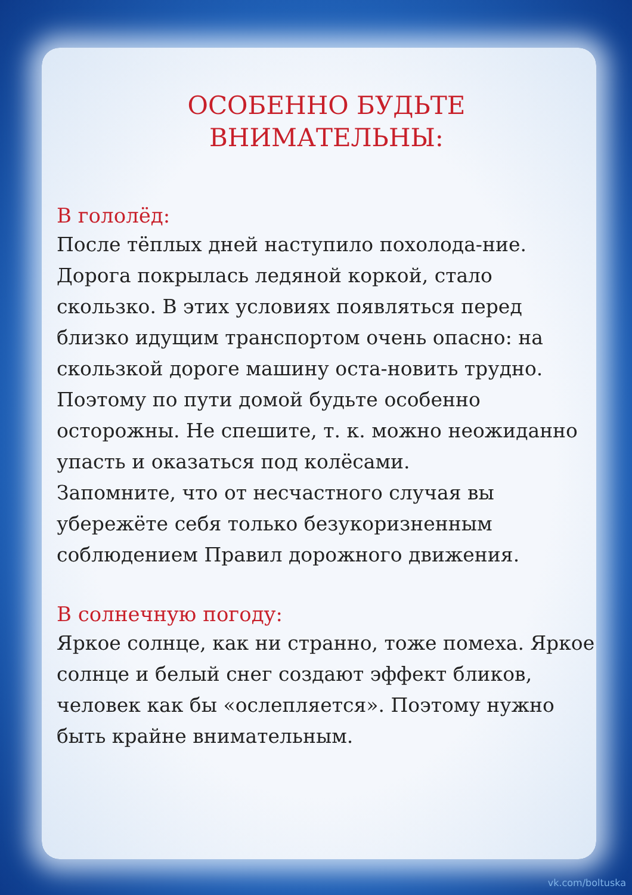ОСОБЕННО БУДЬТЕ
ВНИМАТЕЛЬНЫ:
В гололёд:
После тёплых дней наступило похолода-ние. Дорога покрылась ледяной коркой, стало скользко. В этих условиях появляться перед близко идущим транспортом очень опасно: на скользкой дороге машину оста-новить трудно. Поэтому по пути домой будьте особенно осторожны. Не спешите, т. к. можно неожиданно упасть и оказаться под колёсами.
Запомните, что от несчастного случая вы убережёте себя только безукоризненным соблюдением Правил дорожного движения.
В солнечную погоду:
Яркое солнце, как ни странно, тоже помеха. Яркое солнце и белый снег создают эффект бликов, человек как бы «ослепляется». Поэтому нужно быть крайне внимательным.
vk.com/boltuska